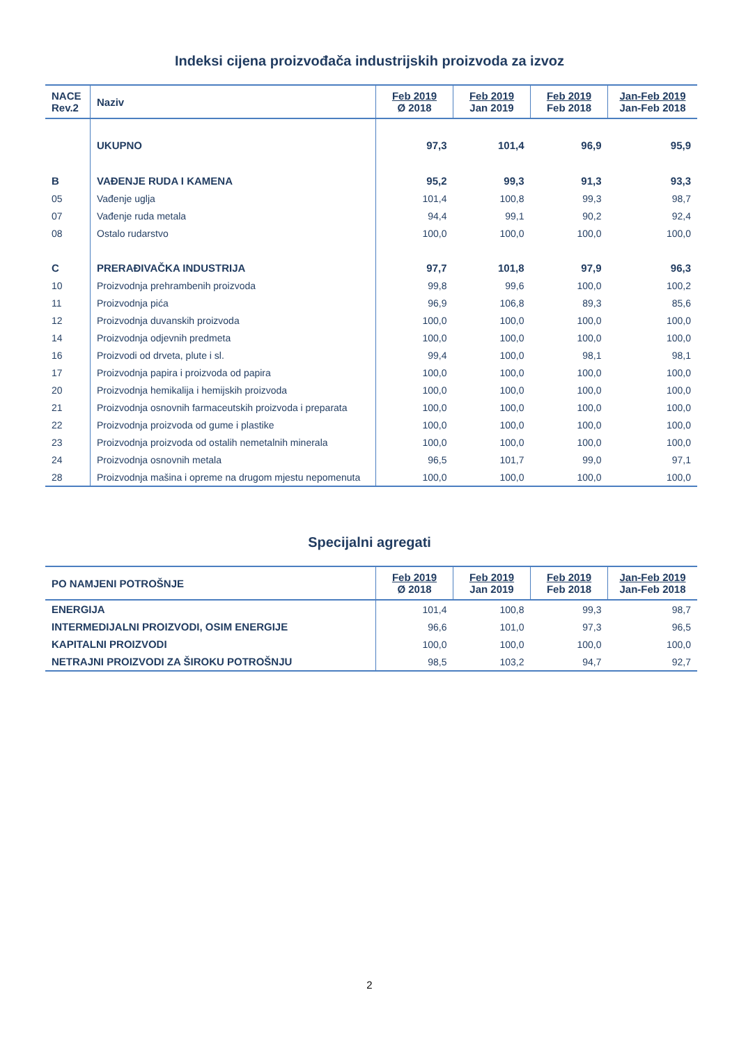Indeksi cijena proizvođača industrijskih proizvoda za izvoz
| NACE Rev.2 | Naziv | Feb 2019 Ø 2018 | Feb 2019 Jan 2019 | Feb 2019 Feb 2018 | Jan-Feb 2019 Jan-Feb 2018 |
| --- | --- | --- | --- | --- | --- |
| | UKUPNO | 97,3 | 101,4 | 96,9 | 95,9 |
| B | VAĐENJE RUDA I KAMENA | 95,2 | 99,3 | 91,3 | 93,3 |
| 05 | Vađenje uglja | 101,4 | 100,8 | 99,3 | 98,7 |
| 07 | Vađenje ruda metala | 94,4 | 99,1 | 90,2 | 92,4 |
| 08 | Ostalo rudarstvo | 100,0 | 100,0 | 100,0 | 100,0 |
| C | PRERAĐIVAČKA INDUSTRIJA | 97,7 | 101,8 | 97,9 | 96,3 |
| 10 | Proizvodnja prehrambenih proizvoda | 99,8 | 99,6 | 100,0 | 100,2 |
| 11 | Proizvodnja pića | 96,9 | 106,8 | 89,3 | 85,6 |
| 12 | Proizvodnja duvanskih proizvoda | 100,0 | 100,0 | 100,0 | 100,0 |
| 14 | Proizvodnja odjevnih predmeta | 100,0 | 100,0 | 100,0 | 100,0 |
| 16 | Proizvodi od drveta, plute i sl. | 99,4 | 100,0 | 98,1 | 98,1 |
| 17 | Proizvodnja papira i proizvoda od papira | 100,0 | 100,0 | 100,0 | 100,0 |
| 20 | Proizvodnja hemikalija i hemijskih proizvoda | 100,0 | 100,0 | 100,0 | 100,0 |
| 21 | Proizvodnja osnovnih farmaceutskih proizvoda i preparata | 100,0 | 100,0 | 100,0 | 100,0 |
| 22 | Proizvodnja proizvoda od gume i plastike | 100,0 | 100,0 | 100,0 | 100,0 |
| 23 | Proizvodnja proizvoda od ostalih nemetalnih minerala | 100,0 | 100,0 | 100,0 | 100,0 |
| 24 | Proizvodnja osnovnih metala | 96,5 | 101,7 | 99,0 | 97,1 |
| 28 | Proizvodnja mašina i opreme na drugom mjestu nepomenuta | 100,0 | 100,0 | 100,0 | 100,0 |
Specijalni agregati
| PO NAMJENI POTROŠNJE | Feb 2019 Ø 2018 | Feb 2019 Jan 2019 | Feb 2019 Feb 2018 | Jan-Feb 2019 Jan-Feb 2018 |
| --- | --- | --- | --- | --- |
| ENERGIJA | 101,4 | 100,8 | 99,3 | 98,7 |
| INTERMEDIJALNI PROIZVODI, OSIM ENERGIJE | 96,6 | 101,0 | 97,3 | 96,5 |
| KAPITALNI PROIZVODI | 100,0 | 100,0 | 100,0 | 100,0 |
| NETRAJNI PROIZVODI ZA ŠIROKU POTROŠNJU | 98,5 | 103,2 | 94,7 | 92,7 |
2